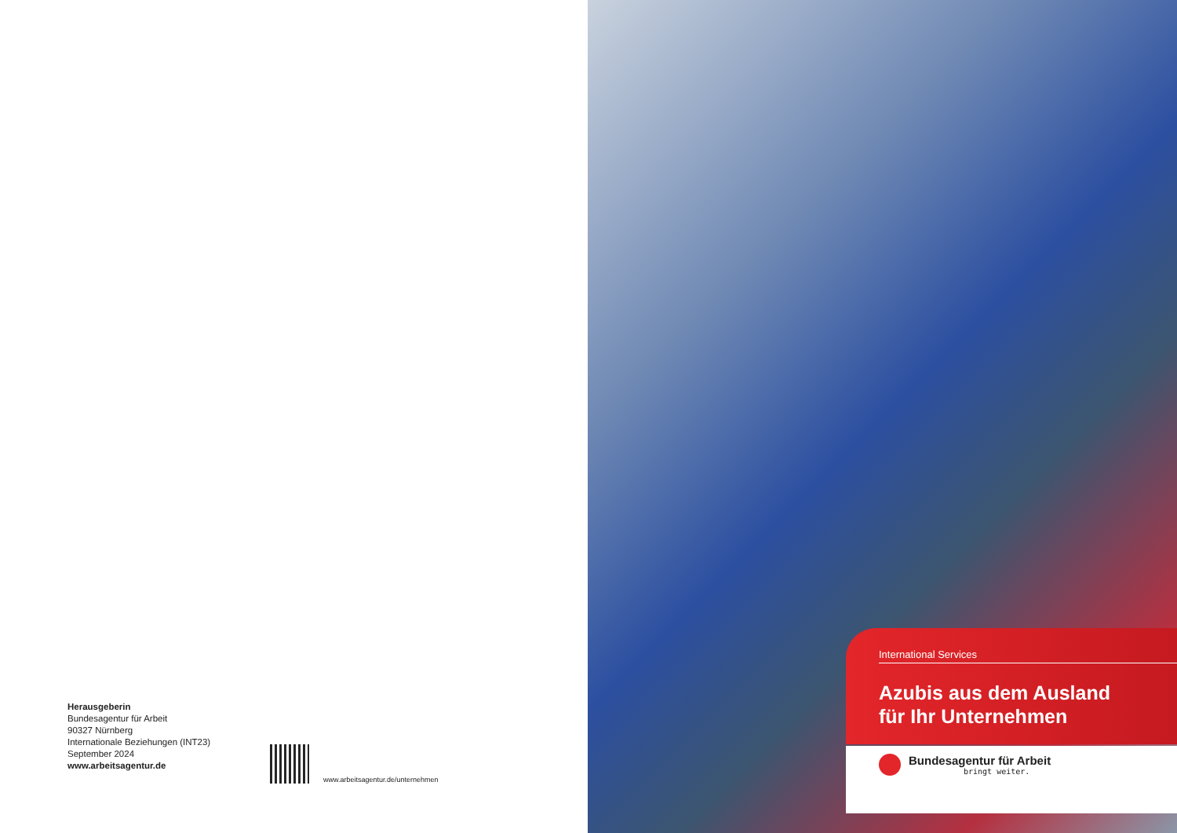Herausgeberin
Bundesagentur für Arbeit
90327 Nürnberg
Internationale Beziehungen (INT23)
September 2024
www.arbeitsagentur.de
www.arbeitsagentur.de/unternehmen
International Services
Azubis aus dem Ausland
für Ihr Unternehmen
Bundesagentur für Arbeit
bringt weiter.